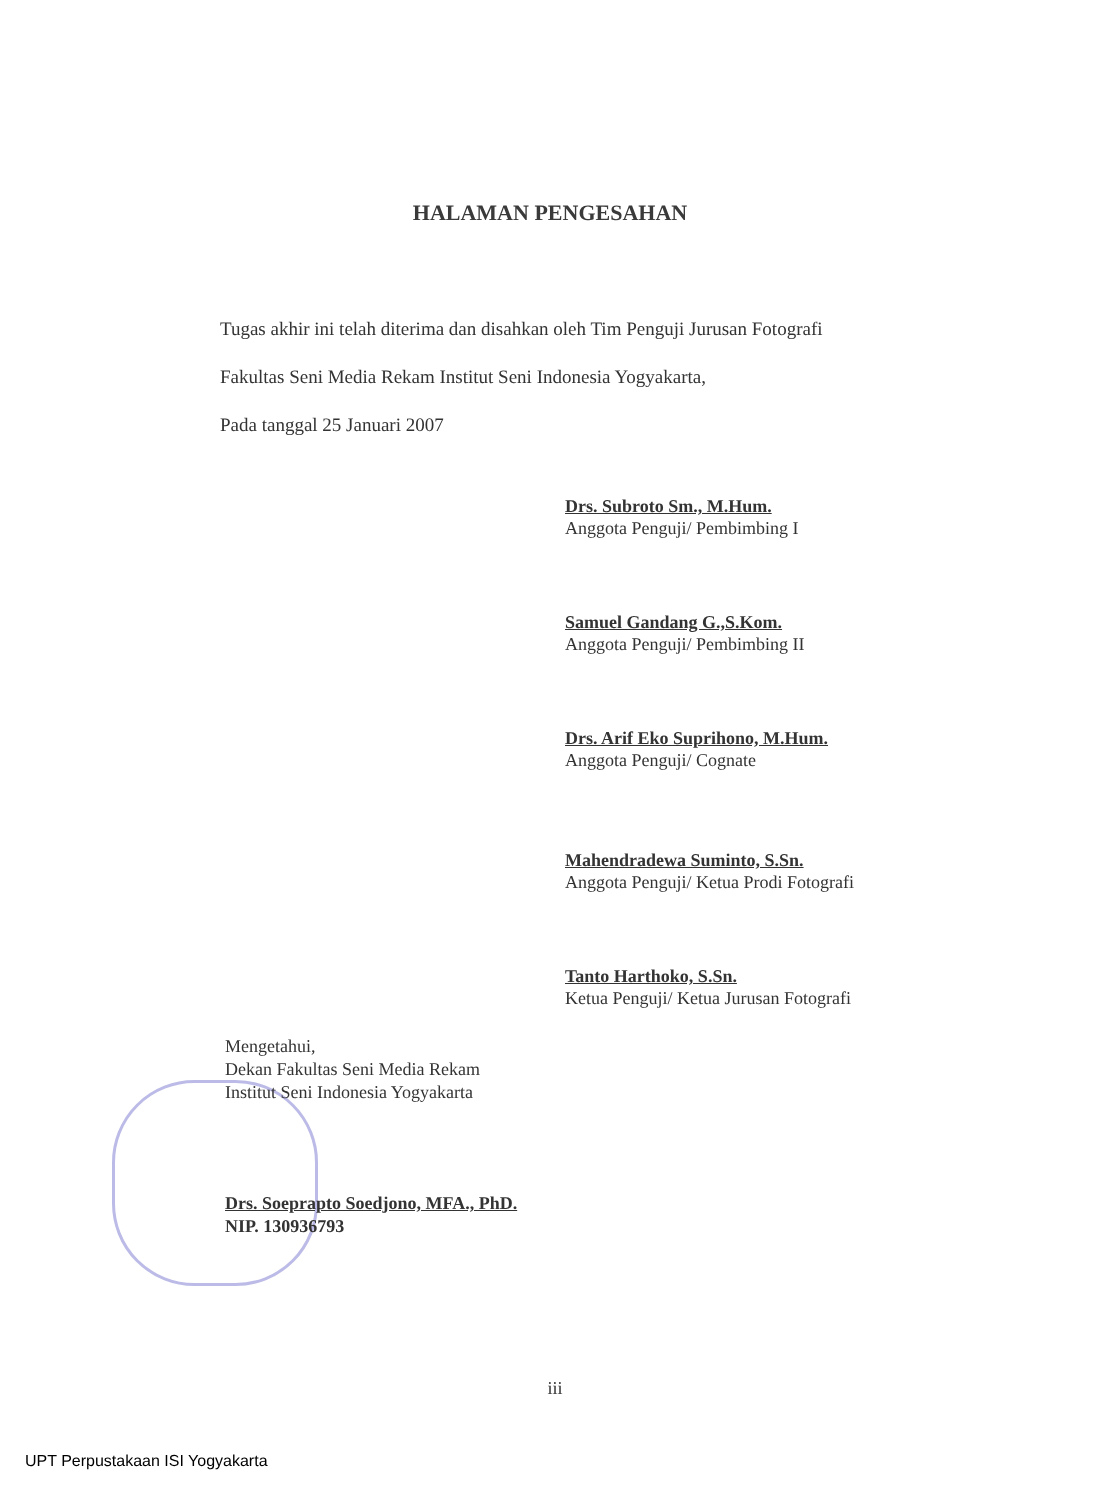HALAMAN PENGESAHAN
Tugas akhir ini telah diterima dan disahkan oleh Tim Penguji Jurusan Fotografi
Fakultas Seni Media Rekam Institut Seni Indonesia Yogyakarta,
Pada tanggal 25 Januari 2007
Drs. Subroto Sm., M.Hum.
Anggota Penguji/ Pembimbing I
Samuel Gandang G.,S.Kom.
Anggota Penguji/ Pembimbing II
Drs. Arif Eko Suprihono, M.Hum.
Anggota Penguji/ Cognate
Mahendradewa Suminto, S.Sn.
Anggota Penguji/ Ketua Prodi Fotografi
Tanto Harthoko, S.Sn.
Ketua Penguji/ Ketua Jurusan Fotografi
Mengetahui,
Dekan Fakultas Seni Media Rekam
Institut Seni Indonesia Yogyakarta
Drs. Soeprapto Soedjono, MFA., PhD.
NIP. 130936793
iii
UPT Perpustakaan ISI Yogyakarta